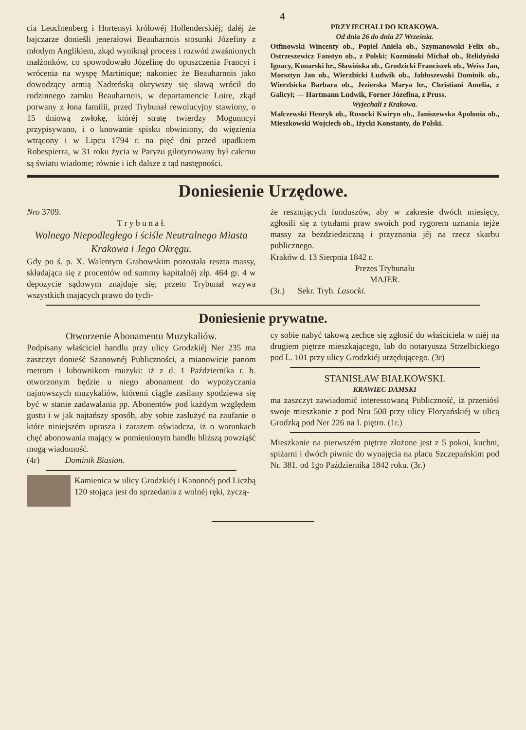4
cia Leuchtenberg i Hortensyi królowéj Hollenderskiéj; daléj że bajczarze donieśli jenerałowi Beauharnois stosunki Józefiny z młodym Anglikiem, zkąd wyniknął process i rozwód zwaśnionych małżonków, co spowodowało Józefinę do opuszczenia Francyi i wrócenia na wyspę Martinique; nakoniec że Beauharnois jako dowodzący armią Nadreńską okrywszy się sławą wrócił do rodzinnego zamku Beauharnois, w departamencie Loire, zkąd porwany z łona familii, przed Trybunał rewolucyjny stawiony, o 15 dniową zwłokę, któréj stratę twierdzy Mogunncyi przypisywano, i o knowanie spisku obwiniony, do więzienia wtrącony i w Lipcu 1794 r. na pięć dni przed upadkiem Robespierra, w 31 roku życia w Paryżu gilotynowany był całemu są światu wiadome; równie i ich dalsze z tąd następności.
PRZYJECHALI DO KRAKOWA.
Od dnia 26 do dnia 27 Września.
Otfinowski Wincenty ob., Popiel Aniela ob., Szymanowski Felix ob., Ostrzeszewicz Fanstyn ob., z Polski; Kozminski Michał ob., Relidyński Ignacy, Konarski hr., Sławińska ob., Grodzicki Franciszek ob., Weiss Jan, Morsztyn Jan ob., Wierzbicki Ludwik ob., Jabłoszewski Dominik ob., Wierzbicka Barbara ob., Jezierska Marya hr., Christiani Amelia, z Galicyi; — Hartmann Ludwik, Forner Józefina, z Pruss.
Wyjechali z Krakowa.
Malczewski Henryk ob., Rusocki Kwiryn ob., Janiszewska Apolonia ob., Mieszkowski Wojciech ob., Iżycki Konstanty, do Polski.
Doniesienie Urzędowe.
Nro 3709.
T r y b u n a ł.
Wolnego Niepodległego i ściśle Neutralnego Miasta Krakowa i Jego Okręgu.
Gdy po ś. p. X. Walentym Grabowskim pozostała reszta massy, składająca się z procentów od summy kapitalnéj złp. 464 gr. 4 w depozycie sądowym znajduje się; przeto Trybunał wzywa wszystkich mających prawo do tych-
że resztujących funduszów, aby w zakresie dwóch miesięcy, zgłosili się z tytułami praw swoich pod rygorem uznania tejże massy za bezdziedziczną i przyznania jéj na rzecz skarbu publicznego.
Kraków d. 13 Sierpnia 1842 r.
Prezes Trybunału
MAJER.
(3r.) Sekr. Tryb. Lasocki.
Doniesienie prywatne.
Otworzenie Abonamentu Muzykaliów.
Podpisany właściciel handlu przy ulicy Grodzkiéj Ner 235 ma zaszczyt donieść Szanownéj Publiczności, a mianowicie panom metrom i lubownikom muzyki: iż z d. 1 Października r. b. otworzonym będzie u niego abonament do wypożyczania najnowszych muzykaliów, któremi ciągle zasilany spodziewa się być w stanie zadawalania pp. Abonentów pod każdym względem gustu i w jak najtańszy sposób, aby sobie zasłużyć na zaufanie o które niniejszém uprasza i zarazem oświadcza, iż o warunkach chęć abonowania mający w pomienionym handlu bliższą powziąść mogą wiadomość.
(4r) Dominik Biasion.
Kamienica w ulicy Grodzkiéj i Kanonnéj pod Liczbą 120 stojąca jest do sprzedania z wolnéj ręki, życzą-
cy sobie nabyć takową zechce się zgłosić do właściciela w niéj na drugiem piętrze mieszkającego, lub do notaryusza Strzelbickiego pod L. 101 przy ulicy Grodzkiéj urzędującego. (3r)
STANISŁAW BIAŁKOWSKI.
KRAWIEC DAMSKI
ma zaszczyt zawiadomić interessowaną Publiczność, iż przeniósł swoje mieszkanie z pod Nru 500 przy ulicy Floryańskiéj w ulicą Grodzką pod Ner 226 na I. piętro. (1r.)
Mieszkanie na pierwszém piętrze złożone jest z 5 pokoi, kuchni, spiżarni i dwóch piwnic do wynajęcia na placu Szczepańskim pod Nr. 381. od 1go Października 1842 roku. (3r.)